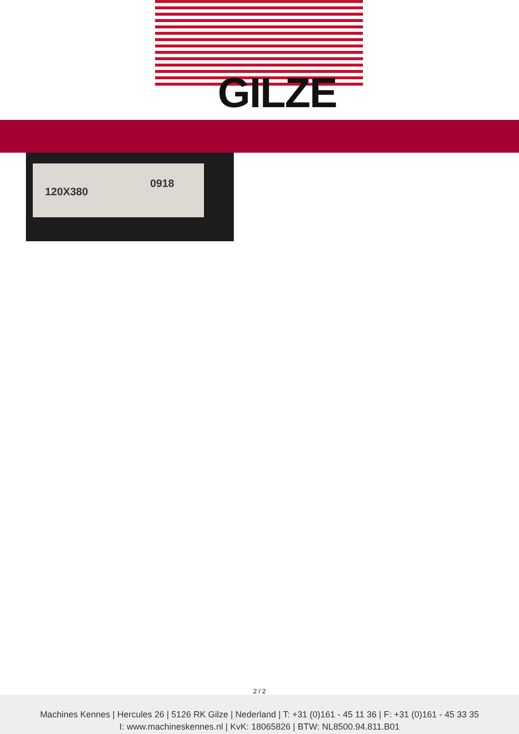GILZE
120X380
0918
2 / 2
Machines Kennes | Hercules 26 | 5126 RK Gilze | Nederland | T: +31 (0)161 - 45 11 36 | F: +31 (0)161 - 45 33 35
I: www.machineskennes.nl | KvK: 18065826 | BTW: NL8500.94.811.B01